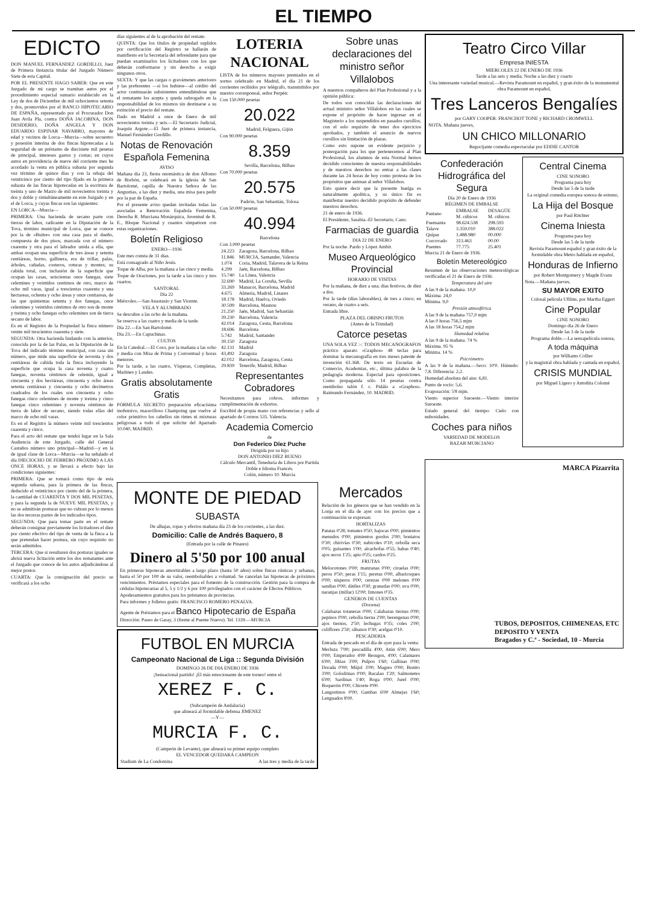EL TIEMPO
EDICTO
DON MANUEL FERNÁNDEZ GORDILLO, Juez de Primera Instancia titular del Juzgado Número Siete de esta Capital.
POR EL PRESENTE HAGO SABER: Que en este Juzgado de mi cargo se tramitan autos por el procedimiento especial sumario establecido en la Ley de dos de Diciembre de mil ochocientos setenta y dos, promovidos por el BANCO HIPOTECARIO DE ESPAÑA, representado por el Procurador Don Juan Avila Pla, contra DOÑA JACOBINA, DON DESIDERIO, DOÑA ANGELA Y DON EDUARDO ESPINAR NAVARRO, mayores de edad y vecinos de Lorca—Murcia—sobre secuestro y posesión interina de dos fincas hipotecadas a la seguridad de un préstamo de diecisiete mil pesetas de principal, intereses gastos y costas; en cuyos autos en providencia de nueve del corriente mes he acordado la venta en pública subasta por segunda vez término de quince días y con la rebaja del veinticinco por ciento del tipo fijado en la primera subasta de las fincas hipotecadas en la escritura de treinta y uno de Marzo de mil novecientos treinta y dos y doble y simultáneamente en este Juzgado y en el de Lorca, y cuyas fincas son las siguientes:
EN LORCA—Murcia—
PRIMERA: Una hacienda de secano parte con tierras de labor, radicante en la Diputación de la Tova, término municipal de Lorca, que se conoce por la de «Buitre» con una casa para el dueño, compuesta de dos pisos, marcada con el número cuarenta y otra para el labrador unida a ella, que ambas ocupan una superficie de tres áreas y setenta centiáreas, horno, gallinera, era de trillar, palas, árboles, cañadas, costeros, roturas y montes; su cabida total, con inclusión de la superficie que ocupan las casas, seiscientas once fanegas, siete celemines y veintidos centimos de otro, marco de ocho mil varas, igual a trescientas cuarenta y una hectareas, ochenta y ocho áreas y once centiareas, de las que quinientas setenta y dos fanegas, once celemines y veintidos céntimos de otro son de monte y treinta y ocho fanegas ocho celemines son de tierra secano de labor.
Es en el Registro de la Propiedad la finca número veinte mil trescientos cuarenta y siete.
SEGUNDA: Otra hacienda lindando con la anterior, conocida por la de las Palas, en la Diputación de la Tova del indicado término municipal, con casa sin número, que mide una superficie de noventa y dos centiáreas de cabida toda la finca incluyendo la superficie que ocupa la casa noventa y cuatro fanegas, noventa céntimos de celemín, igual a cincuenta y dos hectáreas, cincuenta y ocho áreas setenta centiáreas y cincuenta y ocho decímetros cuadrados de los cuales son cincuenta y ocho fanegas cinco celemines de monte y treinta y cinco fanegas cinco celemines y noventa céntimos de tierra de labor de secano, siendo todas ellas del marco de ocho mil varas.
Es en el Registro la número veinte mil trescientos cuarenta y cinco.
Para el acto del remate que tendrá lugar en la Sala Audiencia de este Juzgado, calle del General Castaños número uno principal—Madrid—y en la de igual clase de Lorca—Murcia—se ha señalado el día DIECIOCHO DE FEBRERO PRÓXIMO A LAS ONCE HORAS, y se llevará a efecto bajo las condiciones siguientes:
PRIMERA: Que se tomará como tipo de esta segunda subasta, para la primera de las fincas, deducido el veinticinco por ciento del de la primera, la cantidad de CUARENTA Y DOS MIL PESETAS, y para la segunda la de NUEVE MIL PESETAS, y no se admitirán posturas que no cubran por lo menos las dos terceras partes de los indicados tipos.
SEGUNDA: Que para tomar parte en el remate deberán consignar previamente los licitadores el diez por ciento efectivo del tipo de venta de la finca a la que pretendan hacer postura, sin cuyo requisito no serán admitidos.
TERCERA: Que si resultaren dos posturas iguales se abrirá nueva licitación entre los dos rematantes ante el Juzgado que conoce de los autos adjudicándose al mejor postor.
CUARTA: Que la consignación del precio se verificará a los ocho
días siguientes al de la aprobación del remate.
QUINTA: Que los títulos de propiedad suplidos por certificación del Registro se hallarán de manifiesto en la Secretaría del refrendante para que puedan examinarlos los licitadores con los que deberán conformarse y sin derecho a exigir ningunos otros.
SEXTA: Y que las cargas o gravámenes anteriores y las preferentes —si los hubiere—al crédito del actor continuarán subsistentes entendiéndose que el rematante los acepta y queda subrogado en la responsabilidad de los mismos sin destinarse a su extinción el precio del remate.
Dado en Madrid a once de Enero de mil novecientos treinta y seis.—El Secretario Judicial, Joaquín Argote.—El Juez de primera instancia, Manuel Fernández Gordillo.
Notas de Renovación Española Femenina
AVISO
Mañana día 23, fiesta onomástica de don Alfonso de Borbón, se celebrará en la iglesia de San Bartolomé, capilla de Nuestra Señora de las Angustias, a las diez y media, una misa para pedir por la paz de España.
Por el presente aviso quedan invitadas todas las asociadas a Renovación Española Femenina, Derecha R. Murciana Monárquica, Juventud de R. E., Bloque Nacional y cuantos simpaticen con estas organizaciones.
Boletín Religioso
ENERO—1936
Este mes consta de 31 días.
Está consagrado al Niño Jesús.
Toque de Alba, por la mañana a las cinco y media.
Toque de Oraciones, por la tarde a las cinco y tres cuartos.
SANTORAL
Día 22
Miércoles.—San Anastasio y San Vicente.
VELA Y ALUMBRADO
Se descubre a las ocho de la mañana.
Se reserva a las cuatro y media de la tarde.
Día 22.—En San Bartolomé.
Día 23.—En Capuchinas.
CULTOS
En la Catedral.—El Coro, por la mañana a las ocho y media con Misa de Prima y Conventual y horas menores.
Por la tarde, a las cuatro, Vísperas, Completas, Maitines y Laudes.
Gratis absolutamente Gratis
FÓRMULA SECRETO preparación eficacísima inofensivo, maravilloso Champoing que vuelve al color primitivo los cabellos sin tintes ni mixturas peligrosas a todo el que solicite del Apartado 10.040, MADRID.
LOTERIA NACIONAL
LISTA de los números mayores premiados en el sorteo celebrado en Madrid, el día 21 de los corrientes recibidos por telégrafo, transmitidos por nuestro corresponsal, señor Perpén:
Con 150.000 pesetas
20.022
Madrid, Felguera, Gijón
Con 90.000 pesetas
8.359
Sevilla, Barcelona, Bilbao
Con 70.000 pesetas
20.575
Padrón, San Sebastián, Tolosa
Con 50.000 pesetas
40.994
Barcelona
Con 3.000 pesetas
| 24.223 | Zaragoza, Barcelona, Bilbao |
| 11.846 | MURCIA, Santander, Valencia |
| 1.074 | Coria, Madrid, Talavera de la Reina |
| 4.299 | Jaén, Barcelona, Bilbao |
| 15.740 | La Línea, Valencia |
| 32.690 | Madrid, La Coruña, Sevilla |
| 33.269 | Manacor, Barcelona, Madrid |
| 4.675 | Almería, Madrid, Linares |
| 18.178 | Madrid, Huelva, Oviedo |
| 30.599 | Barcelona, Masnou |
| 21.250 | Jaén, Madrid, San Sebastián |
| 39.230 | Barcelona, Valencia |
| 42.014 | Zaragoza, Ceuta, Barcelona |
| 18.696 | Barcelona |
| 5.742 | Madrid, Santander |
| 39.150 | Zaragoza |
| 42.131 | Madrid |
| 43,492 | Zaragoza |
| 42.012 | Barcelona, Zaragoza, Ceuta |
| 29.839 | Tenerife, Madrid, Bilbao |
Representantes Cobradores
Necesitamos para cobros, informes y cumplimentación de exhortos.
Escribid de propia mano con referencias y sello al apartado de Correos 535. Valencia.
Academia Comercio
de
Don Federico Díez Puche
Dirigida por su hijo
DON ANTONIO DÍEZ BUENO
Cálculo Mercantil, Teneduría de Libros por Partida Doble e Idioma Francés.
Colón, número 10. Murcia
Sobre unas declaraciones del ministro señor Villalobos
A nuestros compañeros del Plan Profesional y a la opinión pública:
De todos son conocidas las declaraciones del actual ministro señor Villalobos en las cuales se expone el propósito de hacer ingresar en el Magisterio a los suspendidos en pasados cursillos, con el solo requisito de tener dos ejercicios aprobados, y también el anuncio de nuevos cursillos sin limitación de plazas.
Como esto supone un evidente perjuicio y postergación para los que pertenecemos al Plan Profesional, los alumnos de esta Normal hemos decidido conscientes de nuestra responsabilidades y de nuestros derechos no entrar a las clases durante las 24 horas de hoy como protesta de los propósitos que animan al señor Villalobos.
Esto quiere decir que la presente huelga es naturalmente apolítica, y su único fin es manifestar nuestro decidido propósito de defender nuestros derechos.
21 de enero de 1936.
El Presidente, Sarabia.-El Secretario, Cano.
Farmacias de guardia
DIA 22 DE ENERO
Por la noche. Pardo y López Ambit.
Museo Arqueológico Provincial
HORARIO DE VISITAS
Por la mañana, de diez a una; días festivos, de diez a dos.
Por la tarde (días laborables), de tres a cinco; en verano, de cuatro a seis.
Entrada libre.
PLAZA DEL OBISPO FRUTOS
(Antes de la Trinidad)
Catorce pesetas
UNA SOLA VEZ :-: TODOS MECANÓGRAFOS práctico aparato «Graphos» 48 teclas para dominar la mecanografía en tres meses patente de invención 61.368. De texto en Escuelas de Comercio, Academias, etc., última palabra de la pedagogía moderna. Especial para oposiciones. Como propaganda sólo 14 pesetas contra reembolso talón f. c. Pidálo a «Graphos». Raimundo Fernández, 10. MADRID.
MONTE DE PIEDAD
SUBASTA
De alhajas, ropas y efectos mañana día 23 de los corrientes, a las diez.
Domicilio: Calle de Andrés Baquero, 8
(Entrada por la calle de Pinares)
Dinero al 5'50 por 100 anual
En primeras hipotecas amortizables a largo plazo (hasta 50 años) sobre fincas rústicas y urbanas, hasta el 50 por 100 de su valor, reembolsables a voluntad. Se cancelan las hipotecas de próximos vencimientos. Préstamos especiales para el fomento de la construcción. Gestión para la compra de cédulas hipotecarias al 5, 5 y 1/2 y 6 por 100 privilegiados con el carácter de Efectos Públicos.
Apoderamientos gratuitos para los préstamos de provincias.
Para informes y folletos gratis: FRANCISCO ROMERO PENALVA.
Agente de Préstamos para el Banco Hipotecario de España
Dirección: Paseo de Garay, 3 (frente al Puente Nuevo). Tel. 1339.—MURCIA
FUTBOL EN MURCIA
Campeonato Nacional de Liga :: Segunda División
DOMINGO 26 DE DIA ENERO DE 1936
¡Sensacional partido! ¡El más emocionante de este torneo! entre el
XEREZ F. C.
(Subcampeón de Andalucía)
que alineará al formidable defensa JIMENEZ
—Y—
MURCIA F. C.
(Campeón de Levante), que alineará su primer equipo completo
EL VENCEDOR QUEDARÁ CAMPEON
Stadium de La Condomina A las tres y media de la tarde
Mercados
Relación de los géneros que se han vendido en la Lonja en el día de ayer con los precios que a continuación se expresan:
HORTALIZAS
Patatas 0'28; tomates 0'50; bajocas 0'00; pimientos menudos 0'00; pimientos gordos 2'00; boniatos 0'30; chirivías 0'30; nabicoles 0'10; cebolla seca 0'05; guisantes 1'00; alcachofas 0'55; habas 0'40; ajos secos 1'25; apio 0'25; cardos 0'25.
FRUTAS
Melocotones 0'00; manzanas 0'00; ciruelas 0'00; peros 0'50; peras 1'15; peretas 0'00, albaricoques 0'00; nísperos 0'00; cerezas 0'00 melones 0'00 sandías 0'00; dátiles 0'30; granadas 0'00; uva 0'00; naranjas (millar) 12'00; limones 0'35.
GENEROS DE CUENTAS
(Docena)
Calabazas totaneras 0'00; Calabazas tiernas 0'00; pepinos 0'00; cebolla tierna 2'00; berengenas 0'00; ajos tiernos, 2'50; lechugas 0'35; coles 2'00; coliflores 2'50; rábanos 0'30; acelgas 0'10.
PESCADERIA
Entrada de pescado en el día de ayer para la venta:
Merluza 7'00; pescadilla 4'00, Atún 6'00; Mero 0'00; Emperador 4'00 Besugos, 4'00; Calamares 6'00; Jibias 3'00; Pulpos 1'60; Gallinas 0'00; Dorada 0'00; Mújol 3'00; Magres 0'00; Bonito 3'00; Golodrinas 0'00; Bacalao 1'20; Salmonetes 6'00; Sardinas 1'40; Boga 0'00; Jurel 0'00; Boquerón 0'00; Chirrete 0'00.
Langostinos 0'00; Gambas 6'00 Almejas 1'60; Lenguados 8'00.
Teatro Circo Villar
Empresa INIESTA
MIERCOLES 22 DE ENERO DE 1936
Tarde a las seis y media. Noche a las diez y cuarto
Una interesante variedad musical.—Revista Paramount en español, y gran éxito de la monumental obra Paramount en español,
Tres Lanceros Bengalíes
por GARY COOPER. FRANCHOT TONE y RICHARD CROMWELL
NOTA. Mañana jueves,
UN CHICO MILLONARIO
Regocijante comedia espectacular por EDDIE CANTOR
Confederación Hidrográfica del Segura
Día 20 de Enero de 1936
RÉGIMEN DE EMBALSE
| Pantano | EMBALSE | DESAGÜE |
| --- | --- | --- |
| | M. cúbicos | M. cúbicos |
| Fuensanta | 98.624.538 | 298.593 |
| Talave | 3.359.010 | 388.022 |
| Quípar | 1.488.980 | 00.000 |
| Corcovado | 313.463 | 00.00 |
| Puentes | 77.775 | 25.401 |
Murcia 21 de Enero de 1936.
Boletín Metereológico
Resumen de las observaciones meteorológicas verificadas el 21 de Enero de 1936:
Temperatura del aire
A las 9 de la mañana. 10,0
Máxima. 24,0
Mínima. 9,0
Presión atmosférica
A las 9 de la mañana 757,0 mjm
A las 0 horas 756,5 mjm
A las 18 horas 754,2 mjm
Humedad relativa
A las 9 de la mañana. 74 %
Máxima. 95 %
Mínima. 14 %
Psicrómetro
A las 9 de la mañana.—Seco: 10'0. Húmedo: 7,8. Diferencia: 2,2.
Humedad absoluta del aire: 6,81.
Punto de rocío: 5,6.
Evaporación: 5'8 mjm.
Viento superior Suroeste.—Viento interior Suroeste.
Estado general del tiempo: Cielo con nubosidades.
Coches para niños
VARIEDAD DE MODELOS
BAZAR MURCIANO
Central Cinema
CINE SONORO
Programa para hoy
Desde las 5 de la tarde
La original comedia europea sonora de estreno,
La Hija del Bosque
por Paul Ritchter
Cinema Iniesta
Programa para hoy
Desde las 5 de la tarde
Revista Paramount español y gran éxito de la formidable obra Metro hablada en español,
Honduras de Infierno
por Robert Montgomery y Magde Evans
Nota.—Mañana jueves,
SU MAYOR EXITO
Colosal película Ufilms, por Martha Eggert
Cine Popular
CINE SONORO
Domingo día 26 de Enero
Desde las 3 de la tarde
Programa doble.—La sensapelícula sonora,
A toda máquina
por Williams Collier
y la magistral obra hablada y cantada en español,
CRISIS MUNDIAL
por Miguel Ligero y Antoñita Colomé
MARCA Pizarrita
TUBOS, DEPOSITOS, CHIMENEAS, ETC
DEPOSITO Y VENTA
Bragados y C.ª - Sociedad, 10 - Murcia